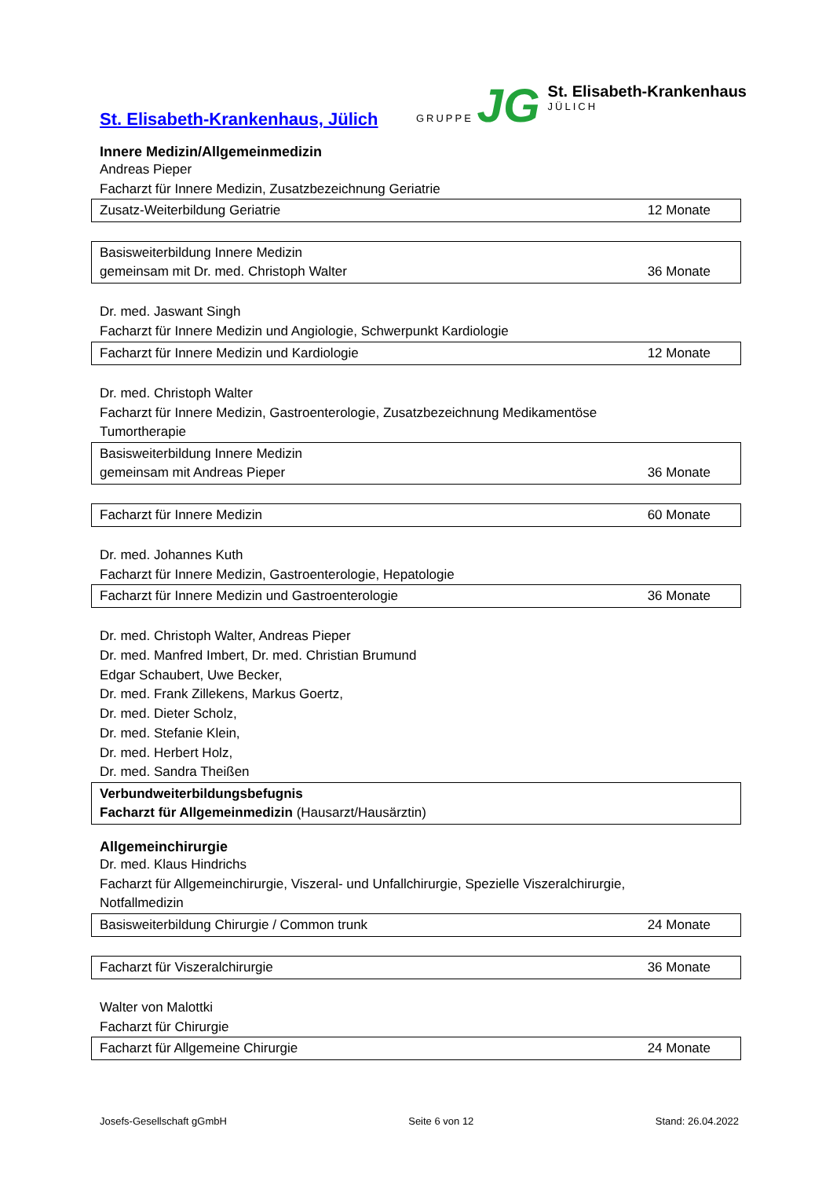St. Elisabeth-Krankenhaus, Jülich
GRUPPE JG
St. Elisabeth-Krankenhaus
JÜLICH
Innere Medizin/Allgemeinmedizin
Andreas Pieper
Facharzt für Innere Medizin, Zusatzbezeichnung Geriatrie
| Zusatz-Weiterbildung Geriatrie | 12 Monate |
| Basisweiterbildung Innere Medizin gemeinsam mit Dr. med. Christoph Walter | 36 Monate |
Dr. med. Jaswant Singh
Facharzt für Innere Medizin und Angiologie, Schwerpunkt Kardiologie
| Facharzt für Innere Medizin und Kardiologie | 12 Monate |
Dr. med. Christoph Walter
Facharzt für Innere Medizin, Gastroenterologie, Zusatzbezeichnung Medikamentöse
Tumortherapie
| Basisweiterbildung Innere Medizin gemeinsam mit Andreas Pieper | 36 Monate |
| Facharzt für Innere Medizin | 60 Monate |
Dr. med. Johannes Kuth
Facharzt für Innere Medizin, Gastroenterologie, Hepatologie
| Facharzt für Innere Medizin und Gastroenterologie | 36 Monate |
Dr. med. Christoph Walter, Andreas Pieper
Dr. med. Manfred Imbert, Dr. med. Christian Brumund
Edgar Schaubert, Uwe Becker,
Dr. med. Frank Zillekens, Markus Goertz,
Dr. med. Dieter Scholz,
Dr. med. Stefanie Klein,
Dr. med. Herbert Holz,
Dr. med. Sandra Theißen
| Verbundweiterbildungsbefugnis Facharzt für Allgemeinmedizin (Hausarzt/Hausärztin) |
Allgemeinchirurgie
Dr. med. Klaus Hindrichs
Facharzt für Allgemeinchirurgie, Viszeral- und Unfallchirurgie, Spezielle Viszeralchirurgie,
Notfallmedizin
| Basisweiterbildung Chirurgie / Common trunk | 24 Monate |
| Facharzt für Viszeralchirurgie | 36 Monate |
Walter von Malottki
Facharzt für Chirurgie
| Facharzt für Allgemeine Chirurgie | 24 Monate |
Josefs-Gesellschaft gGmbH Seite 6 von 12 Stand: 26.04.2022